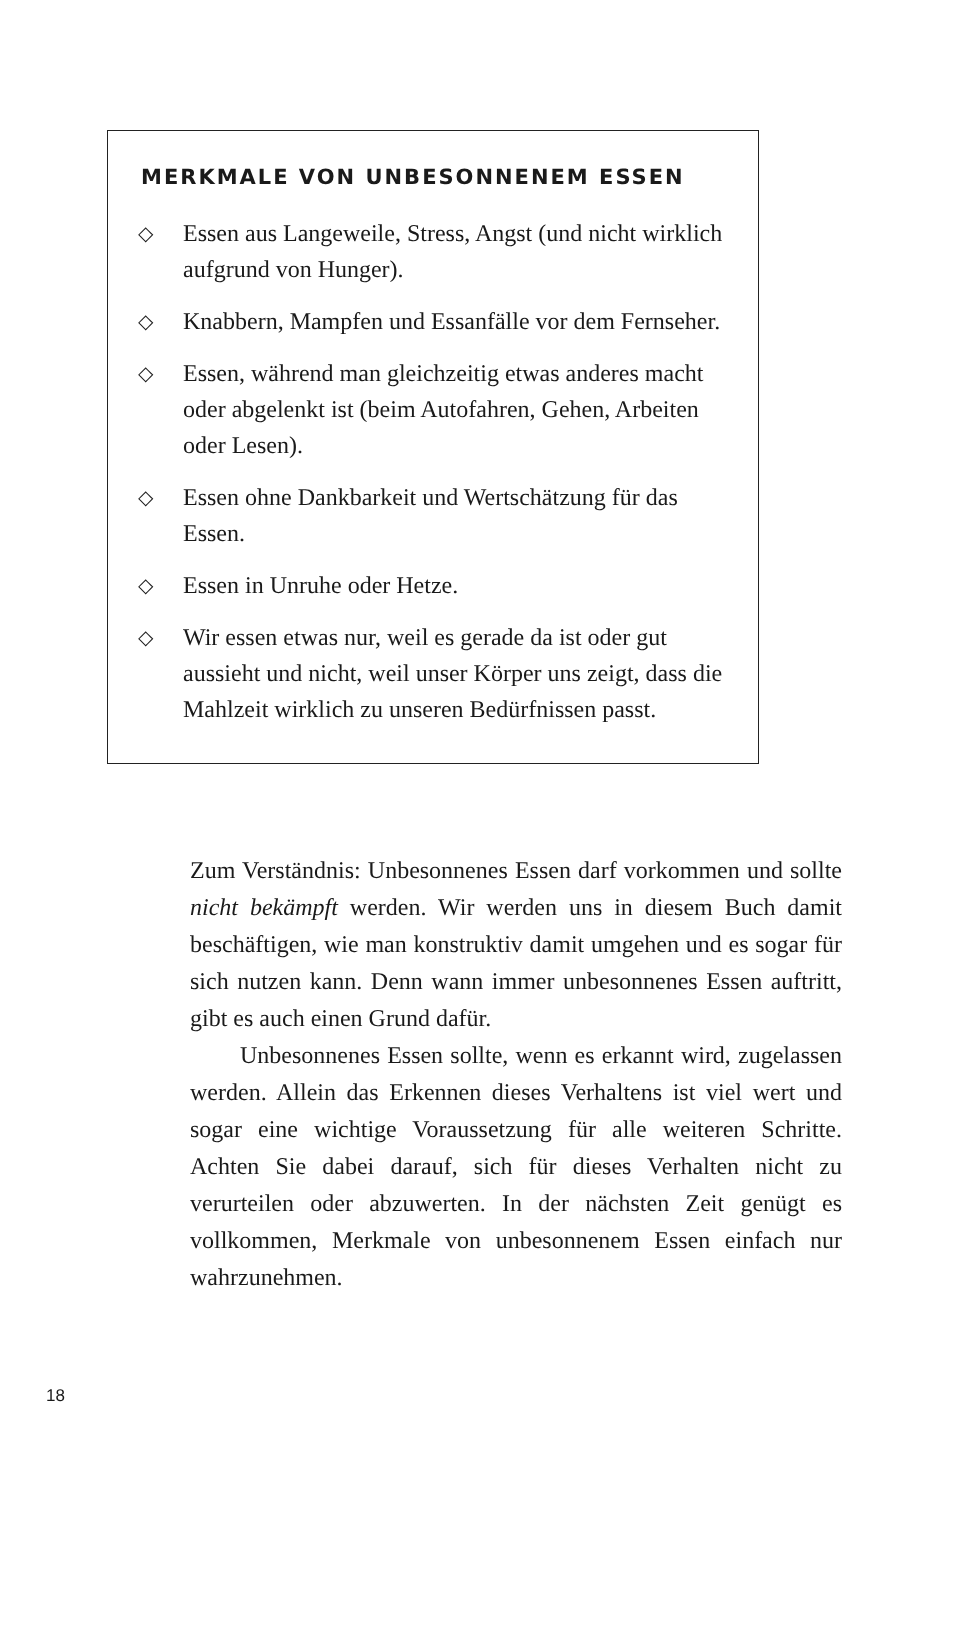MERKMALE VON UNBESONNENEM ESSEN
◇ Essen aus Langeweile, Stress, Angst (und nicht wirklich aufgrund von Hunger).
◇ Knabbern, Mampfen und Essanfälle vor dem Fernseher.
◇ Essen, während man gleichzeitig etwas anderes macht oder abgelenkt ist (beim Autofahren, Gehen, Arbeiten oder Lesen).
◇ Essen ohne Dankbarkeit und Wertschätzung für das Essen.
◇ Essen in Unruhe oder Hetze.
◇ Wir essen etwas nur, weil es gerade da ist oder gut aussieht und nicht, weil unser Körper uns zeigt, dass die Mahlzeit wirklich zu unseren Bedürfnissen passt.
Zum Verständnis: Unbesonnenes Essen darf vorkommen und sollte nicht bekämpft werden. Wir werden uns in diesem Buch damit beschäftigen, wie man konstruktiv damit umgehen und es sogar für sich nutzen kann. Denn wann immer unbesonnenes Essen auftritt, gibt es auch einen Grund dafür.
Unbesonnenes Essen sollte, wenn es erkannt wird, zugelassen werden. Allein das Erkennen dieses Verhaltens ist viel wert und sogar eine wichtige Voraussetzung für alle weiteren Schritte. Achten Sie dabei darauf, sich für dieses Verhalten nicht zu verurteilen oder abzuwerten. In der nächsten Zeit genügt es vollkommen, Merkmale von unbesonnenem Essen einfach nur wahrzunehmen.
18